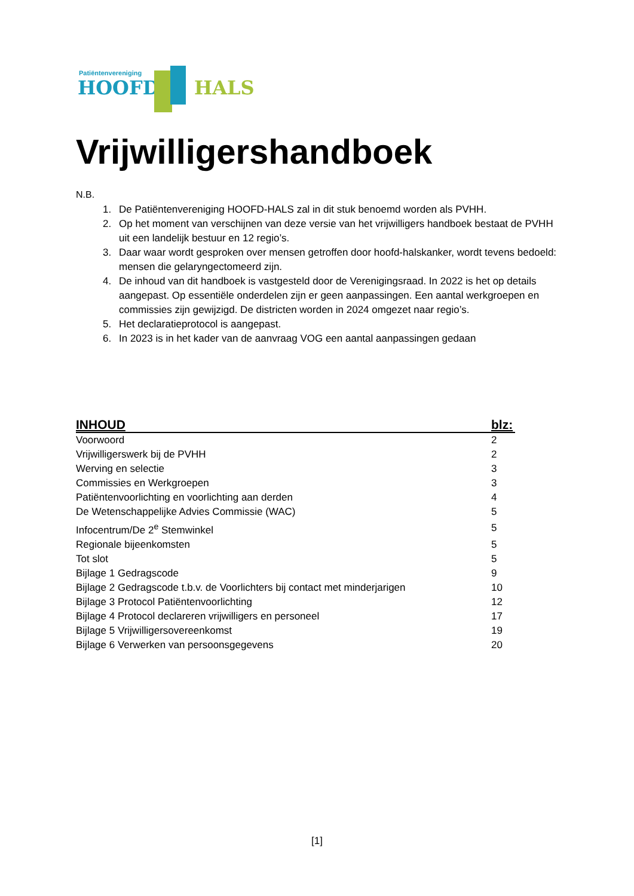Patiëntenvereniging
HOOFD HALS
Vrijwilligershandboek
N.B.
1. De Patiëntenvereniging HOOFD-HALS zal in dit stuk benoemd worden als PVHH.
2. Op het moment van verschijnen van deze versie van het vrijwilligers handboek bestaat de PVHH uit een landelijk bestuur en 12 regio’s.
3. Daar waar wordt gesproken over mensen getroffen door hoofd-halskanker, wordt tevens bedoeld: mensen die gelaryngectomeerd zijn.
4. De inhoud van dit handboek is vastgesteld door de Verenigingsraad. In 2022 is het op details aangepast. Op essentiële onderdelen zijn er geen aanpassingen. Een aantal werkgroepen en commissies zijn gewijzigd. De districten worden in 2024 omgezet naar regio’s.
5. Het declaratieprotocol is aangepast.
6. In 2023 is in het kader van de aanvraag VOG een aantal aanpassingen gedaan
| INHOUD | blz: |
| --- | --- |
| Voorwoord | 2 |
| Vrijwilligerswerk bij de PVHH | 2 |
| Werving en selectie | 3 |
| Commissies en Werkgroepen | 3 |
| Patiëntenvoorlichting en voorlichting aan derden | 4 |
| De Wetenschappelijke Advies Commissie (WAC) | 5 |
| Infocentrum/De 2<sup>e</sup> Stemwinkel | 5 |
| Regionale bijeenkomsten | 5 |
| Tot slot | 5 |
| Bijlage 1 Gedragscode | 9 |
| Bijlage 2 Gedragscode t.b.v. de Voorlichters bij contact met minderjarigen | 10 |
| Bijlage 3 Protocol Patiëntenvoorlichting | 12 |
| Bijlage 4 Protocol declareren vrijwilligers en personeel | 17 |
| Bijlage 5 Vrijwilligersovereenkomst | 19 |
| Bijlage 6 Verwerken van persoonsgegevens | 20 |
[1]